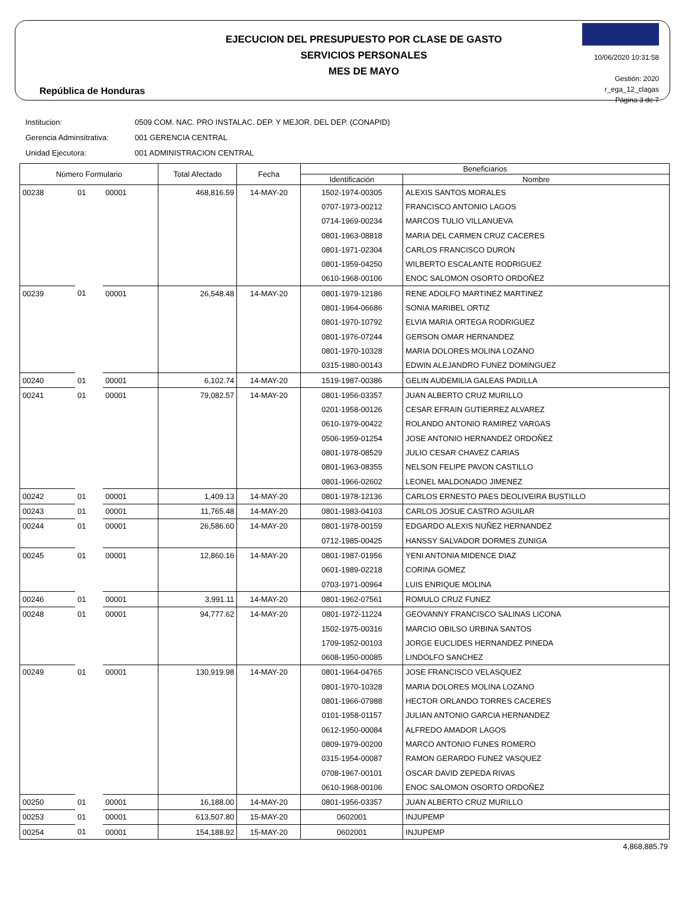República de Honduras
EJECUCION DEL PRESUPUESTO POR CLASE DE GASTO
SERVICIOS PERSONALES
MES DE MAYO
10/06/2020 10:31:58
Gestión: 2020
r_ega_12_clagas
Página 3 de 7
Institucion: 0509 COM. NAC. PRO INSTALAC. DEP. Y MEJOR. DEL DEP. (CONAPID)
Gerencia Adminsitrativa: 001 GERENCIA CENTRAL
Unidad Ejecutora: 001 ADMINISTRACION CENTRAL
| Número Formulario | | | Total Afectado | Fecha | Beneficiarios | |
| --- | --- | --- | --- | --- | --- | --- |
| | | | | | Identificación | Nombre |
| 00238 | 01 | 00001 | 468,816.59 | 14-MAY-20 | 1502-1974-00305 | ALEXIS SANTOS MORALES |
| | | | | | 0707-1973-00212 | FRANCISCO ANTONIO LAGOS |
| | | | | | 0714-1969-00234 | MARCOS TULIO VILLANUEVA |
| | | | | | 0801-1963-08818 | MARIA DEL CARMEN CRUZ CACERES |
| | | | | | 0801-1971-02304 | CARLOS FRANCISCO DURON |
| | | | | | 0801-1959-04250 | WILBERTO ESCALANTE RODRIGUEZ |
| | | | | | 0610-1968-00106 | ENOC SALOMON OSORTO ORDOÑEZ |
| 00239 | 01 | 00001 | 26,548.48 | 14-MAY-20 | 0801-1979-12186 | RENE ADOLFO MARTINEZ MARTINEZ |
| | | | | | 0801-1964-06686 | SONIA MARIBEL ORTIZ |
| | | | | | 0801-1970-10792 | ELVIA MARIA ORTEGA RODRIGUEZ |
| | | | | | 0801-1976-07244 | GERSON OMAR HERNANDEZ |
| | | | | | 0801-1970-10328 | MARIA DOLORES MOLINA LOZANO |
| | | | | | 0315-1980-00143 | EDWIN ALEJANDRO FUNEZ DOMINGUEZ |
| 00240 | 01 | 00001 | 6,102.74 | 14-MAY-20 | 1519-1987-00386 | GELIN AUDEMILIA GALEAS PADILLA |
| 00241 | 01 | 00001 | 79,082.57 | 14-MAY-20 | 0801-1956-03357 | JUAN ALBERTO CRUZ MURILLO |
| | | | | | 0201-1958-00126 | CESAR EFRAIN GUTIERREZ ALVAREZ |
| | | | | | 0610-1979-00422 | ROLANDO ANTONIO RAMIREZ VARGAS |
| | | | | | 0506-1959-01254 | JOSE ANTONIO HERNANDEZ ORDOÑEZ |
| | | | | | 0801-1978-08529 | JULIO CESAR CHAVEZ CARIAS |
| | | | | | 0801-1963-08355 | NELSON FELIPE PAVON CASTILLO |
| | | | | | 0801-1966-02602 | LEONEL MALDONADO JIMENEZ |
| 00242 | 01 | 00001 | 1,409.13 | 14-MAY-20 | 0801-1978-12136 | CARLOS ERNESTO PAES DEOLIVEIRA BUSTILLO |
| 00243 | 01 | 00001 | 11,765.48 | 14-MAY-20 | 0801-1983-04103 | CARLOS JOSUE CASTRO AGUILAR |
| 00244 | 01 | 00001 | 26,586.60 | 14-MAY-20 | 0801-1978-00159 | EDGARDO ALEXIS NUÑEZ HERNANDEZ |
| | | | | | 0712-1985-00425 | HANSSY SALVADOR DORMES ZUNIGA |
| 00245 | 01 | 00001 | 12,860.16 | 14-MAY-20 | 0801-1987-01956 | YENI ANTONIA MIDENCE DIAZ |
| | | | | | 0601-1989-02218 | CORINA GOMEZ |
| | | | | | 0703-1971-00964 | LUIS ENRIQUE MOLINA |
| 00246 | 01 | 00001 | 3,991.11 | 14-MAY-20 | 0801-1962-07561 | ROMULO CRUZ FUNEZ |
| 00248 | 01 | 00001 | 94,777.62 | 14-MAY-20 | 0801-1972-11224 | GEOVANNY FRANCISCO SALINAS LICONA |
| | | | | | 1502-1975-00316 | MARCIO OBILSO URBINA SANTOS |
| | | | | | 1709-1952-00103 | JORGE EUCLIDES HERNANDEZ PINEDA |
| | | | | | 0608-1950-00085 | LINDOLFO SANCHEZ |
| 00249 | 01 | 00001 | 130,919.98 | 14-MAY-20 | 0801-1964-04765 | JOSE FRANCISCO VELASQUEZ |
| | | | | | 0801-1970-10328 | MARIA DOLORES MOLINA LOZANO |
| | | | | | 0801-1966-07988 | HECTOR ORLANDO TORRES CACERES |
| | | | | | 0101-1958-01157 | JULIAN ANTONIO GARCIA HERNANDEZ |
| | | | | | 0612-1950-00084 | ALFREDO AMADOR LAGOS |
| | | | | | 0809-1979-00200 | MARCO ANTONIO FUNES ROMERO |
| | | | | | 0315-1954-00087 | RAMON GERARDO FUNEZ VASQUEZ |
| | | | | | 0708-1967-00101 | OSCAR DAVID ZEPEDA RIVAS |
| | | | | | 0610-1968-00106 | ENOC SALOMON OSORTO ORDOÑEZ |
| 00250 | 01 | 00001 | 16,188.00 | 14-MAY-20 | 0801-1956-03357 | JUAN ALBERTO CRUZ MURILLO |
| 00253 | 01 | 00001 | 613,507.80 | 15-MAY-20 | 0602001 | INJUPEMP |
| 00254 | 01 | 00001 | 154,188.92 | 15-MAY-20 | 0602001 | INJUPEMP |
4,868,885.79